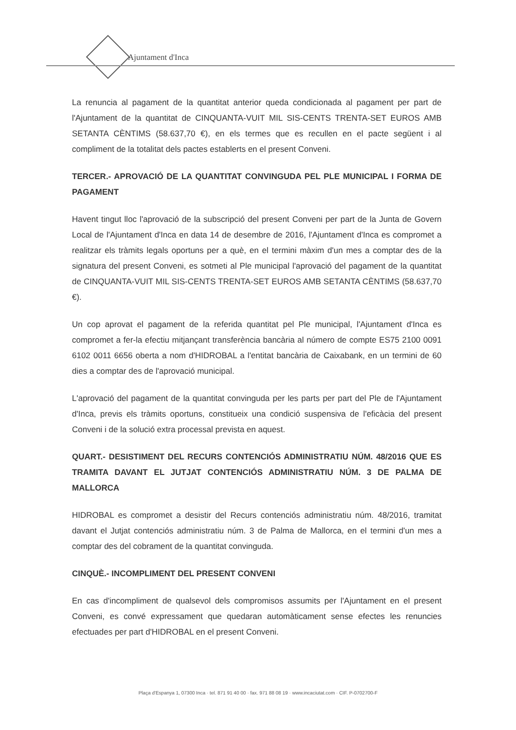Ajuntament d'Inca
La renuncia al pagament de la quantitat anterior queda condicionada al pagament per part de l'Ajuntament de la quantitat de CINQUANTA-VUIT MIL SIS-CENTS TRENTA-SET EUROS AMB SETANTA CÈNTIMS (58.637,70 €), en els termes que es recullen en el pacte següent i al compliment de la totalitat dels pactes establerts en el present Conveni.
TERCER.- APROVACIÓ DE LA QUANTITAT CONVINGUDA PEL PLE MUNICIPAL I FORMA DE PAGAMENT
Havent tingut lloc l'aprovació de la subscripció del present Conveni per part de la Junta de Govern Local de l'Ajuntament d'Inca en data 14 de desembre de 2016, l'Ajuntament d'Inca es compromet a realitzar els tràmits legals oportuns per a què, en el termini màxim d'un mes a comptar des de la signatura del present Conveni, es sotmeti al Ple municipal l'aprovació del pagament de la quantitat de CINQUANTA-VUIT MIL SIS-CENTS TRENTA-SET EUROS AMB SETANTA CÈNTIMS (58.637,70 €).
Un cop aprovat el pagament de la referida quantitat pel Ple municipal, l'Ajuntament d'Inca es compromet a fer-la efectiu mitjançant transferència bancària al número de compte ES75 2100 0091 6102 0011 6656 oberta a nom d'HIDROBAL a l'entitat bancària de Caixabank, en un termini de 60 dies a comptar des de l'aprovació municipal.
L'aprovació del pagament de la quantitat convinguda per les parts per part del Ple de l'Ajuntament d'Inca, previs els tràmits oportuns, constitueix una condició suspensiva de l'eficàcia del present Conveni i de la solució extra processal prevista en aquest.
QUART.- DESISTIMENT DEL RECURS CONTENCIÓS ADMINISTRATIU NÚM. 48/2016 QUE ES TRAMITA DAVANT EL JUTJAT CONTENCIÓS ADMINISTRATIU NÚM. 3 DE PALMA DE MALLORCA
HIDROBAL es compromet a desistir del Recurs contenciós administratiu núm. 48/2016, tramitat davant el Jutjat contenciós administratiu núm. 3 de Palma de Mallorca, en el termini d'un mes a comptar des del cobrament de la quantitat convinguda.
CINQUÈ.- INCOMPLIMENT DEL PRESENT CONVENI
En cas d'incompliment de qualsevol dels compromisos assumits per l'Ajuntament en el present Conveni, es convé expressament que quedaran automàticament sense efectes les renuncies efectuades per part d'HIDROBAL en el present Conveni.
Plaça d'Espanya 1, 07300 Inca · tel. 871 91 40 00 · fax. 971 88 08 19 · www.incaciutat.com · CIF. P-0702700-F